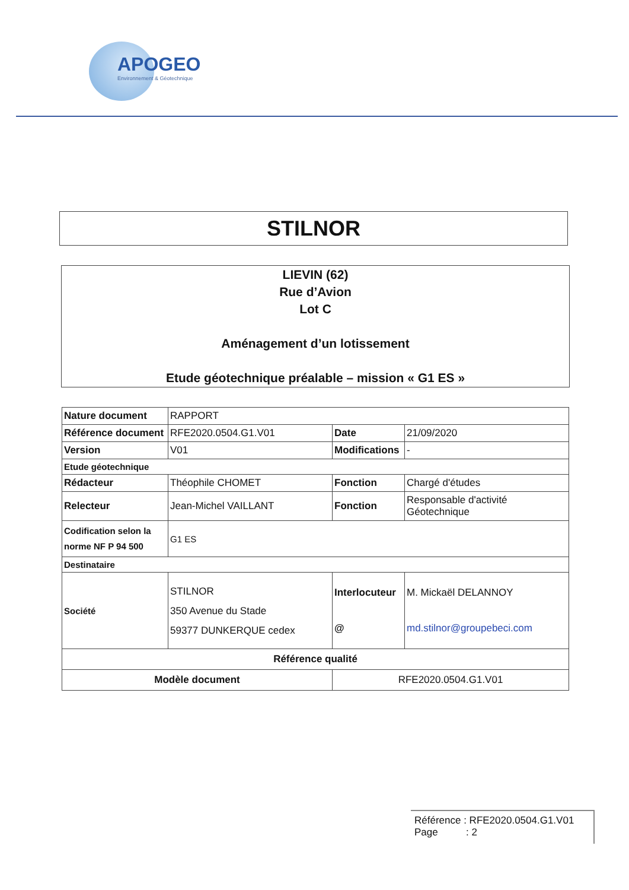APOGEO
Environnement & Géotechnique
STILNOR
LIEVIN (62)
Rue d’Avion
Lot C
Aménagement d’un lotissement
Etude géotechnique préalable – mission « G1 ES »
| Nature document | RAPPORT | | |
| Référence document | RFE2020.0504.G1.V01 | Date | 21/09/2020 |
| Version | V01 | Modifications | - |
| Etude géotechnique | | | |
| Rédacteur | Théophile CHOMET | Fonction | Chargé d'études |
| Relecteur | Jean-Michel VAILLANT | Fonction | Responsable d'activité Géotechnique |
| Codification selon la norme NF P 94 500 | G1 ES | | |
| Destinataire | | | |
| Société | STILNOR 350 Avenue du Stade 59377 DUNKERQUE cedex | Interlocuteur @ | M. Mickaël DELANNOY md.stilnor@groupebeci.com |
| Référence qualité | | | |
| Modèle document | | RFE2020.0504.G1.V01 | |
Référence : RFE2020.0504.G1.V01
Page : 2